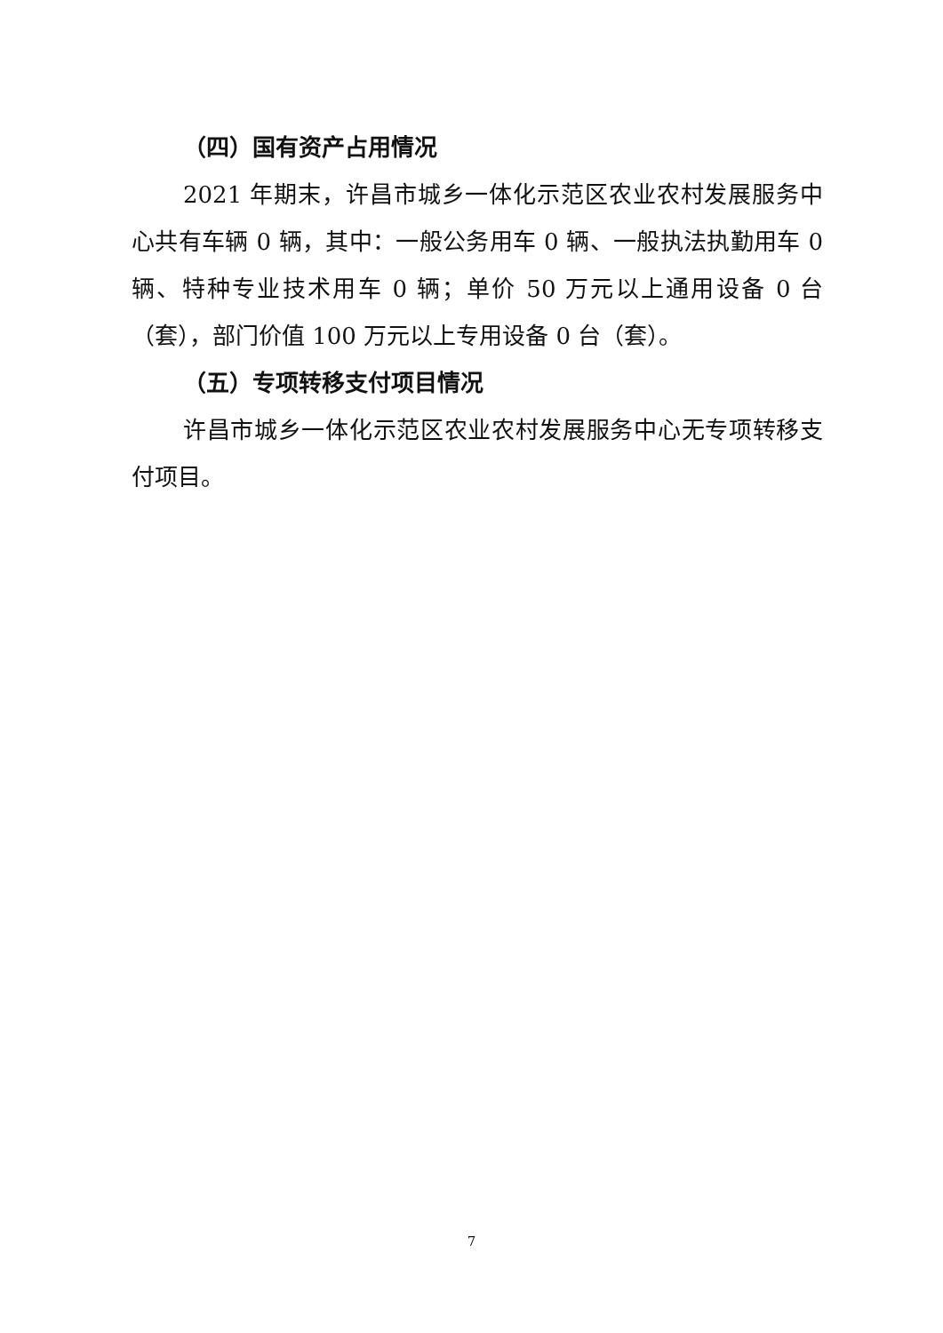（四）国有资产占用情况
2021 年期末，许昌市城乡一体化示范区农业农村发展服务中心共有车辆 0 辆，其中：一般公务用车 0 辆、一般执法执勤用车 0 辆、特种专业技术用车 0 辆；单价 50 万元以上通用设备 0 台（套），部门价值 100 万元以上专用设备 0 台（套）。
（五）专项转移支付项目情况
许昌市城乡一体化示范区农业农村发展服务中心无专项转移支付项目。
7